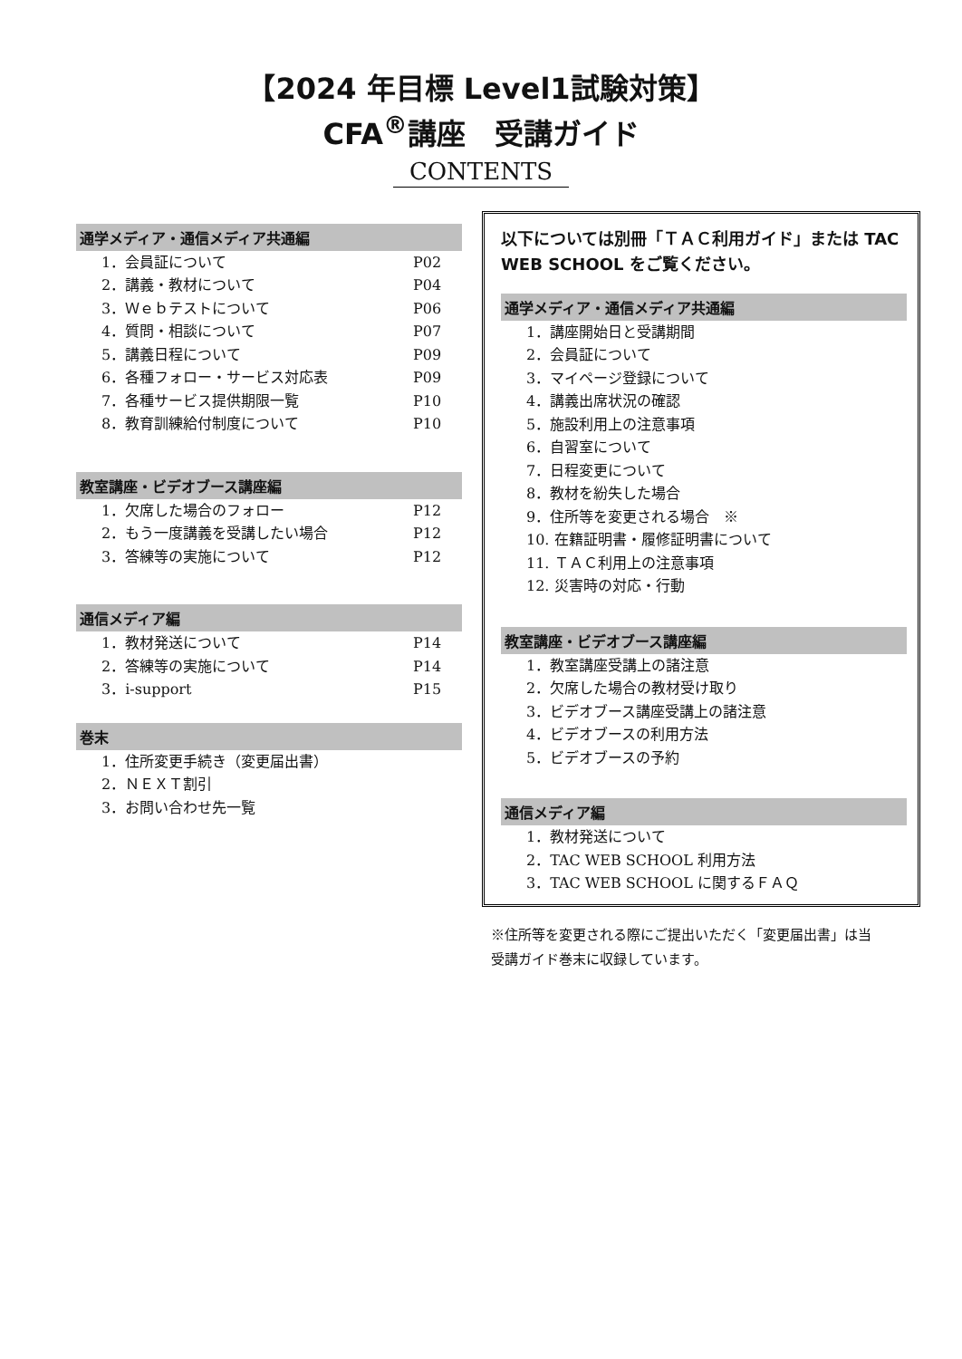【2024 年目標 Level1試験対策】
CFA<sup>®</sup>講座　受講ガイド
CONTENTS
通学メディア・通信メディア共通編
1．会員証について P02
2．講義・教材について P04
3．Ｗｅｂテストについて P06
4．質問・相談について P07
5．講義日程について P09
6．各種フォロー・サービス対応表 P09
7．各種サービス提供期限一覧 P10
8．教育訓練給付制度について P10
教室講座・ビデオブース講座編
1．欠席した場合のフォロー P12
2．もう一度講義を受講したい場合 P12
3．答練等の実施について P12
通信メディア編
1．教材発送について P14
2．答練等の実施について P14
3．i-support P15
巻末
1．住所変更手続き（変更届出書）
2．ＮＥＸＴ割引
3．お問い合わせ先一覧
以下については別冊「ＴＡＣ利用ガイド」または TAC WEB SCHOOL をご覧ください。
通学メディア・通信メディア共通編
1．講座開始日と受講期間
2．会員証について
3．マイページ登録について
4．講義出席状況の確認
5．施設利用上の注意事項
6．自習室について
7．日程変更について
8．教材を紛失した場合
9．住所等を変更される場合　※
10. 在籍証明書・履修証明書について
11. ＴＡＣ利用上の注意事項
12. 災害時の対応・行動
教室講座・ビデオブース講座編
1．教室講座受講上の諸注意
2．欠席した場合の教材受け取り
3．ビデオブース講座受講上の諸注意
4．ビデオブースの利用方法
5．ビデオブースの予約
通信メディア編
1．教材発送について
2．TAC WEB SCHOOL 利用方法
3．TAC WEB SCHOOL に関するＦＡＱ
※住所等を変更される際にご提出いただく「変更届出書」は当受講ガイド巻末に収録しています。